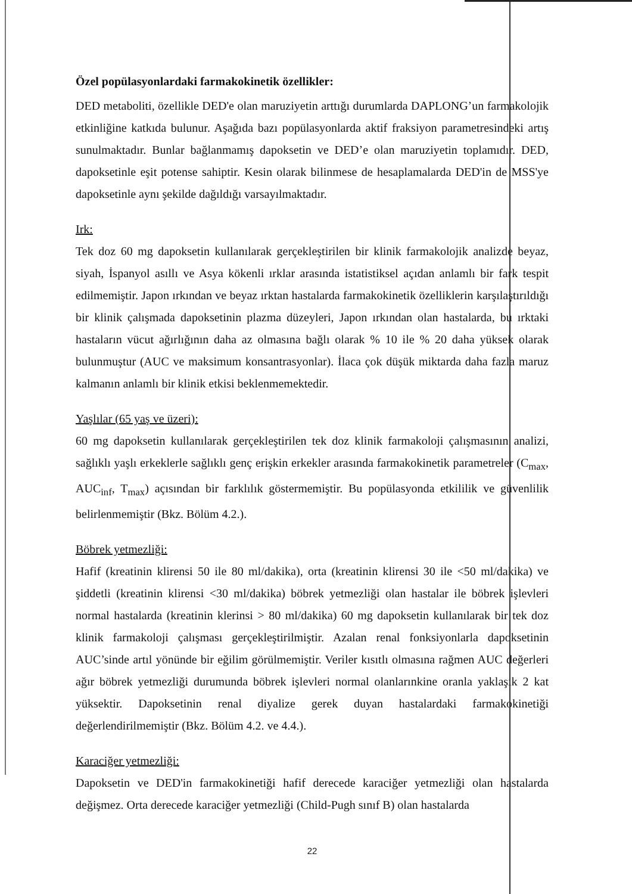Özel popülasyonlardaki farmakokinetik özellikler:
DED metaboliti, özellikle DED'e olan maruziyetin arttığı durumlarda DAPLONG’un farmakolojik etkinliğine katkıda bulunur. Aşağıda bazı popülasyonlarda aktif fraksiyon parametresindeki artış sunulmaktadır. Bunlar bağlanmamış dapoksetin ve DED’e olan maruziyetin toplamıdır. DED, dapoksetinle eşit potense sahiptir. Kesin olarak bilinmese de hesaplamalarda DED'in de MSS'ye dapoksetinle aynı şekilde dağıldığı varsayılmaktadır.
Irk:
Tek doz 60 mg dapoksetin kullanılarak gerçekleştirilen bir klinik farmakolojik analizde beyaz, siyah, İspanyol asıllı ve Asya kökenli ırklar arasında istatistiksel açıdan anlamlı bir fark tespit edilmemiştir. Japon ırkından ve beyaz ırktan hastalarda farmakokinetik özelliklerin karşılaştırıldığı bir klinik çalışmada dapoksetinin plazma düzeyleri, Japon ırkından olan hastalarda, bu ırktaki hastaların vücut ağırlığının daha az olmasına bağlı olarak % 10 ile % 20 daha yüksek olarak bulunmuştur (AUC ve maksimum konsantrasyonlar). İlaca çok düşük miktarda daha fazla maruz kalmanın anlamlı bir klinik etkisi beklenmemektedir.
Yaşlılar (65 yaş ve üzeri):
60 mg dapoksetin kullanılarak gerçekleştirilen tek doz klinik farmakoloji çalışmasının analizi, sağlıklı yaşlı erkeklerle sağlıklı genç erişkin erkekler arasında farmakokinetik parametreler (C<sub>max</sub>, AUC<sub>inf</sub>, T<sub>max</sub>) açısından bir farklılık göstermemiştir. Bu popülasyonda etkililik ve güvenlilik belirlenmemiştir (Bkz. Bölüm 4.2.).
Böbrek yetmezliği:
Hafif (kreatinin klirensi 50 ile 80 ml/dakika), orta (kreatinin klirensi 30 ile <50 ml/dakika) ve şiddetli (kreatinin klirensi <30 ml/dakika) böbrek yetmezliği olan hastalar ile böbrek işlevleri normal hastalarda (kreatinin klerinsi > 80 ml/dakika) 60 mg dapoksetin kullanılarak bir tek doz klinik farmakoloji çalışması gerçekleştirilmiştir. Azalan renal fonksiyonlarla dapoksetinin AUC’sinde artıl yönünde bir eğilim görülmemiştir. Veriler kısıtlı olmasına rağmen AUC değerleri ağır böbrek yetmezliği durumunda böbrek işlevleri normal olanlarınkine oranla yaklaşık 2 kat yüksektir. Dapoksetinin renal diyalize gerek duyan hastalardaki farmakokinetiği değerlendirilmemiştir (Bkz. Bölüm 4.2. ve 4.4.).
Karaciğer yetmezliği:
Dapoksetin ve DED'in farmakokinetiği hafif derecede karaciğer yetmezliği olan hastalarda değişmez. Orta derecede karaciğer yetmezliği (Child-Pugh sınıf B) olan hastalarda
22